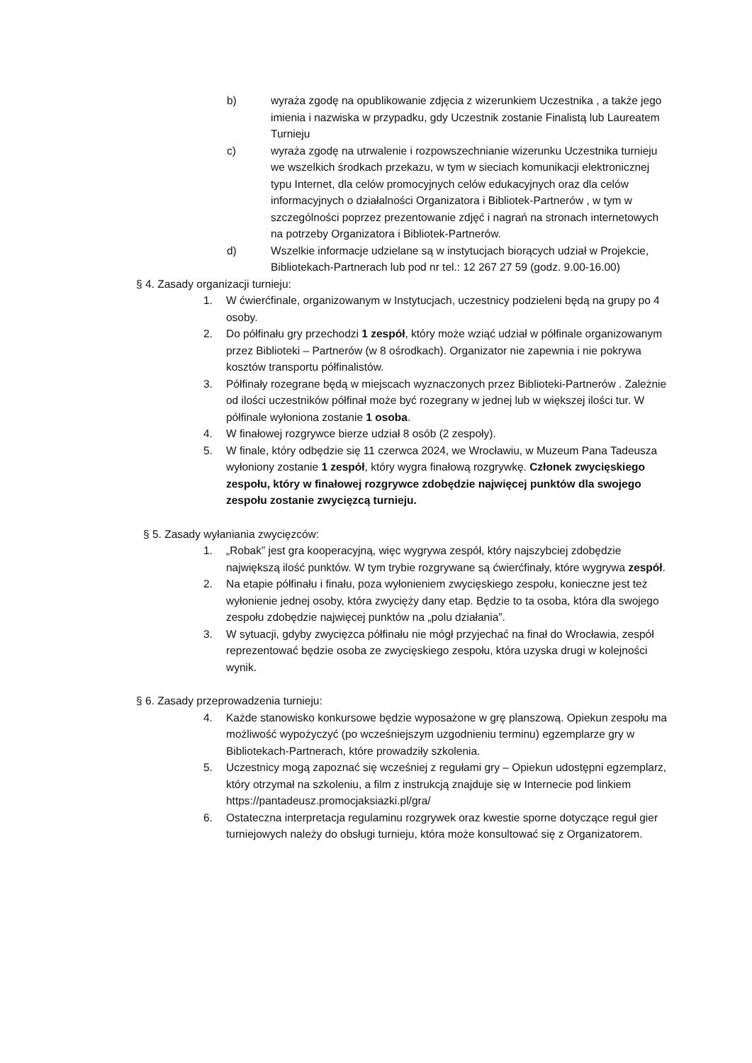b) wyraża zgodę na opublikowanie zdjęcia z wizerunkiem Uczestnika , a także jego imienia i nazwiska w przypadku, gdy Uczestnik zostanie Finalistą lub Laureatem Turnieju
c) wyraża zgodę na utrwalenie i rozpowszechnianie wizerunku Uczestnika turnieju we wszelkich środkach przekazu, w tym w sieciach komunikacji elektronicznej typu Internet, dla celów promocyjnych celów edukacyjnych oraz dla celów informacyjnych o działalności Organizatora i Bibliotek-Partnerów , w tym w szczególności poprzez prezentowanie zdjęć i nagrań na stronach internetowych na potrzeby Organizatora i Bibliotek-Partnerów.
d) Wszelkie informacje udzielane są w instytucjach biorących udział w Projekcie, Bibliotekach-Partnerach lub pod nr tel.: 12 267 27 59 (godz. 9.00-16.00)
§ 4. Zasady organizacji turnieju:
1. W ćwierćfinale, organizowanym w Instytucjach, uczestnicy podzieleni będą na grupy po 4 osoby.
2. Do półfinału gry przechodzi 1 zespół, który może wziąć udział w półfinale organizowanym przez Biblioteki – Partnerów (w 8 ośrodkach). Organizator nie zapewnia i nie pokrywa kosztów transportu półfinalistów.
3. Półfinały rozegrane będą w miejscach wyznaczonych przez Biblioteki-Partnerów . Zależnie od ilości uczestników półfinał może być rozegrany w jednej lub w większej ilości tur. W półfinale wyłoniona zostanie 1 osoba.
4. W finałowej rozgrywce bierze udział 8 osób (2 zespoły).
5. W finale, który odbędzie się 11 czerwca 2024, we Wrocławiu, w Muzeum Pana Tadeusza wyłoniony zostanie 1 zespół, który wygra finałową rozgrywkę. Członek zwycięskiego zespołu, który w finałowej rozgrywce zdobędzie najwięcej punktów dla swojego zespołu zostanie zwycięzcą turnieju.
§ 5. Zasady wyłaniania zwycięzców:
1. „Robak” jest gra kooperacyjną, więc wygrywa zespół, który najszybciej zdobędzie największą ilość punktów. W tym trybie rozgrywane są ćwierćfinały, które wygrywa zespół.
2. Na etapie półfinału i finału, poza wyłonieniem zwycięskiego zespołu, konieczne jest też wyłonienie jednej osoby, która zwycięży dany etap. Będzie to ta osoba, która dla swojego zespołu zdobędzie najwięcej punktów na „polu działania”.
3. W sytuacji, gdyby zwycięzca półfinału nie mógł przyjechać na finał do Wrocławia, zespół reprezentować będzie osoba ze zwycięskiego zespołu, która uzyska drugi w kolejności wynik.
§ 6. Zasady przeprowadzenia turnieju:
4. Każde stanowisko konkursowe będzie wyposażone w grę planszową. Opiekun zespołu ma możliwość wypożyczyć (po wcześniejszym uzgodnieniu terminu) egzemplarze gry w Bibliotekach-Partnerach, które prowadziły szkolenia.
5. Uczestnicy mogą zapoznać się wcześniej z regułami gry – Opiekun udostępni egzemplarz, który otrzymał na szkoleniu, a film z instrukcją znajduje się w Internecie pod linkiem https://pantadeusz.promocjaksiazki.pl/gra/
6. Ostateczna interpretacja regulaminu rozgrywek oraz kwestie sporne dotyczące reguł gier turniejowych należy do obsługi turnieju, która może konsultować się z Organizatorem.